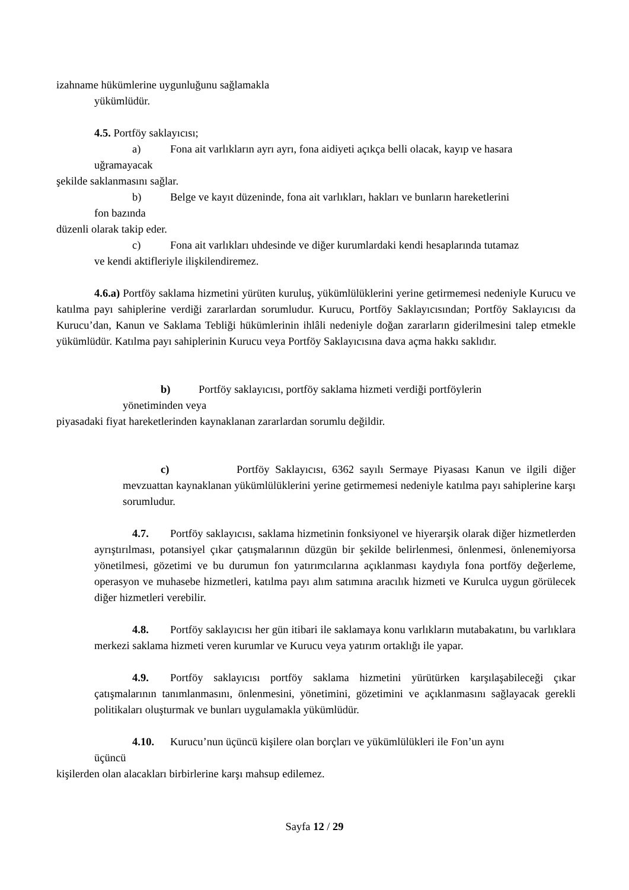izahname hükümlerine uygunluğunu sağlamakla
yükümlüdür.
4.5. Portföy saklayıcısı;
a) Fona ait varlıkların ayrı ayrı, fona aidiyeti açıkça belli olacak, kayıp ve hasara
uğramayacak
şekilde saklanmasını sağlar.
b) Belge ve kayıt düzeninde, fona ait varlıkları, hakları ve bunların hareketlerini
fon bazında
düzenli olarak takip eder.
c) Fona ait varlıkları uhdesinde ve diğer kurumlardaki kendi hesaplarında tutamaz
ve kendi aktifleriyle ilişkilendiremez.
4.6.a) Portföy saklama hizmetini yürüten kuruluş, yükümlülüklerini yerine getirmemesi nedeniyle Kurucu ve katılma payı sahiplerine verdiği zararlardan sorumludur. Kurucu, Portföy Saklayıcısından; Portföy Saklayıcısı da Kurucu’dan, Kanun ve Saklama Tebliği hükümlerinin ihlâli nedeniyle doğan zararların giderilmesini talep etmekle yükümlüdür. Katılma payı sahiplerinin Kurucu veya Portföy Saklayıcısına dava açma hakkı saklıdır.
b) Portföy saklayıcısı, portföy saklama hizmeti verdiği portföylerin
yönetiminden veya
piyasadaki fiyat hareketlerinden kaynaklanan zararlardan sorumlu değildir.
c) Portföy Saklayıcısı, 6362 sayılı Sermaye Piyasası Kanun ve ilgili diğer mevzuattan kaynaklanan yükümlülüklerini yerine getirmemesi nedeniyle katılma payı sahiplerine karşı sorumludur.
4.7. Portföy saklayıcısı, saklama hizmetinin fonksiyonel ve hiyerarşik olarak diğer hizmetlerden ayrıştırılması, potansiyel çıkar çatışmalarının düzgün bir şekilde belirlenmesi, önlenmesi, önlenemiyorsa yönetilmesi, gözetimi ve bu durumun fon yatırımcılarına açıklanması kaydıyla fona portföy değerleme, operasyon ve muhasebe hizmetleri, katılma payı alım satımına aracılık hizmeti ve Kurulca uygun görülecek diğer hizmetleri verebilir.
4.8. Portföy saklayıcısı her gün itibari ile saklamaya konu varlıkların mutabakatını, bu varlıklara merkezi saklama hizmeti veren kurumlar ve Kurucu veya yatırım ortaklığı ile yapar.
4.9. Portföy saklayıcısı portföy saklama hizmetini yürütürken karşılaşabileceği çıkar çatışmalarının tanımlanmasını, önlenmesini, yönetimini, gözetimini ve açıklanmasını sağlayacak gerekli politikaları oluşturmak ve bunları uygulamakla yükümlüdür.
4.10. Kurucu’nun üçüncü kişilere olan borçları ve yükümlülükleri ile Fon’un aynı
üçüncü
kişilerden olan alacakları birbirlerine karşı mahsup edilemez.
Sayfa 12 / 29